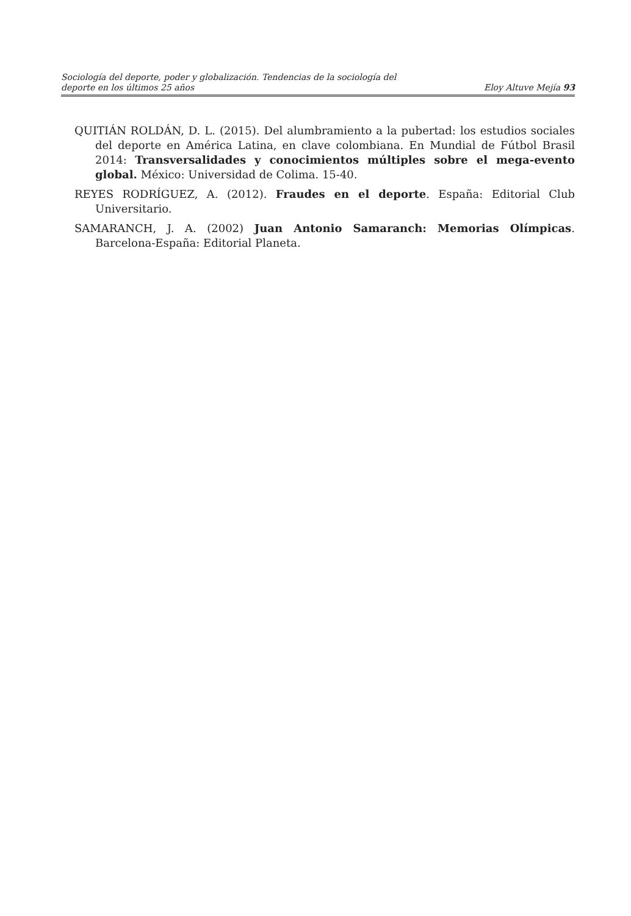Sociología del deporte, poder y globalización. Tendencias de la sociología del
deporte en los últimos 25 años
Eloy Altuve Mejía 93
QUITIÁN ROLDÁN, D. L. (2015). Del alumbramiento a la pubertad: los estudios sociales del deporte en América Latina, en clave colombiana. En Mundial de Fútbol Brasil 2014: Transversalidades y conocimientos múltiples sobre el mega-evento global. México: Universidad de Colima. 15-40.
REYES RODRÍGUEZ, A. (2012). Fraudes en el deporte. España: Editorial Club Universitario.
SAMARANCH, J. A. (2002) Juan Antonio Samaranch: Memorias Olímpicas. Barcelona-España: Editorial Planeta.